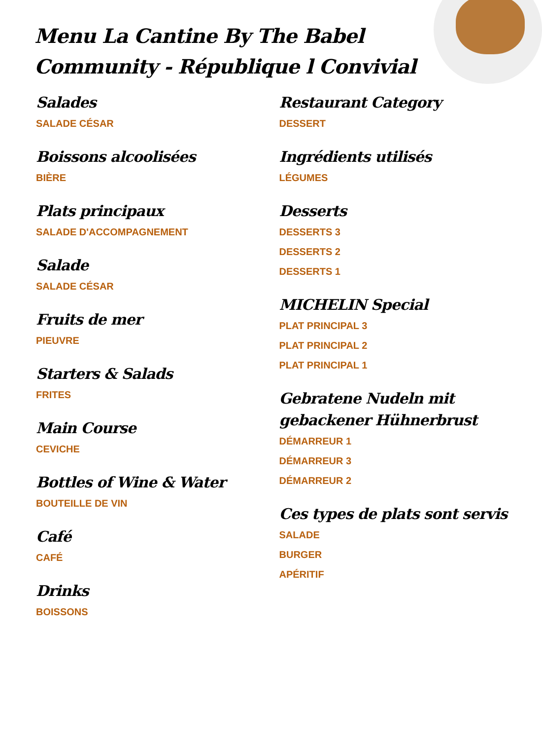Menu La Cantine By The Babel Community - République l Convivial
Salades
SALADE CÉSAR
Boissons alcoolisées
BIÈRE
Plats principaux
SALADE D'ACCOMPAGNEMENT
Salade
SALADE CÉSAR
Fruits de mer
PIEUVRE
Starters & Salads
FRITES
Main Course
CEVICHE
Bottles of Wine & Water
BOUTEILLE DE VIN
Café
CAFÉ
Drinks
BOISSONS
Restaurant Category
DESSERT
Ingrédients utilisés
LÉGUMES
Desserts
DESSERTS 3
DESSERTS 2
DESSERTS 1
MICHELIN Special
PLAT PRINCIPAL 3
PLAT PRINCIPAL 2
PLAT PRINCIPAL 1
Gebratene Nudeln mit gebackener Hühnerbrust
DÉMARREUR 1
DÉMARREUR 3
DÉMARREUR 2
Ces types de plats sont servis
SALADE
BURGER
APÉRITIF